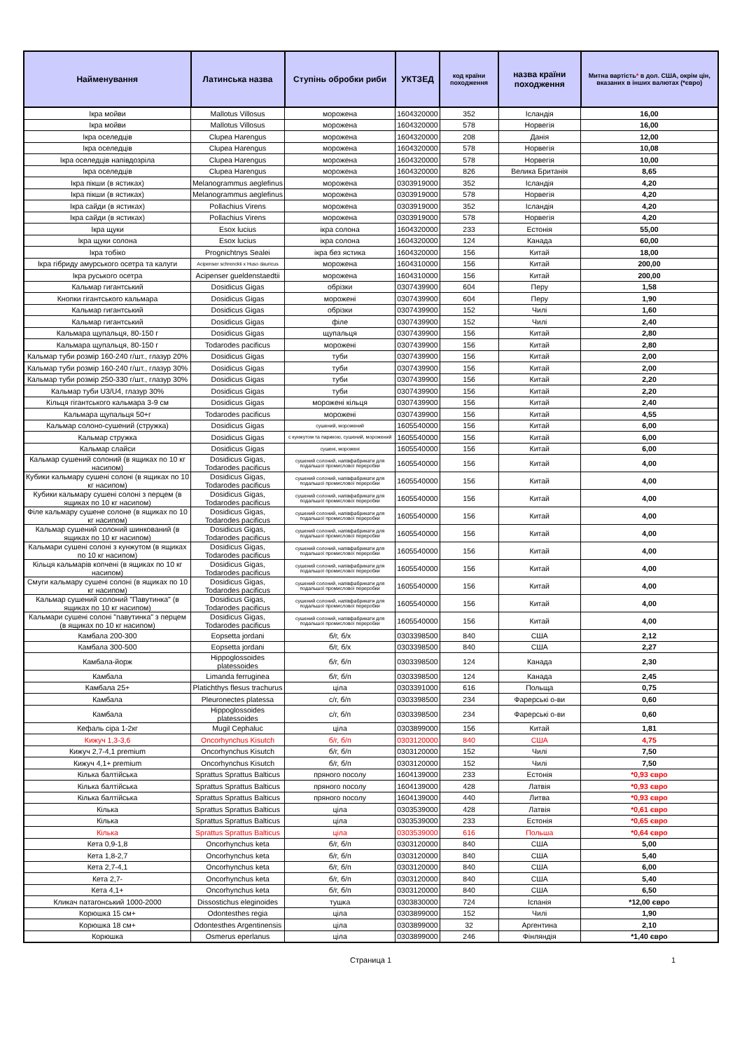| Найменування | Латинська назва | Ступінь обробки риби | УКТЗЕД | код країни походження | назва країни походження | Митна вартість * в дол. США, окрім цін, вказаних в інших валютах (*євро) |
| --- | --- | --- | --- | --- | --- | --- |
| Ікра мойви | Mallotus Villosus | морожена | 1604320000 | 352 | Ісландія | 16,00 |
| Ікра мойви | Mallotus Villosus | морожена | 1604320000 | 578 | Норвегія | 16,00 |
| Ікра оселедців | Clupea Harengus | морожена | 1604320000 | 208 | Данія | 12,00 |
| Ікра оселедців | Clupea Harengus | морожена | 1604320000 | 578 | Норвегія | 10,08 |
| Ікра оселедців напівдозріла | Clupea Harengus | морожена | 1604320000 | 578 | Норвегія | 10,00 |
| Ікра оселедців | Clupea Harengus | морожена | 1604320000 | 826 | Велика Британія | 8,65 |
| Ікра пікши (в ястиках) | Melanogrammus aeglefinus | морожена | 0303919000 | 352 | Ісландія | 4,20 |
| Ікра пікши (в ястиках) | Melanogrammus aeglefinus | морожена | 0303919000 | 578 | Норвегія | 4,20 |
| Ікра сайди (в ястиках) | Pollachius Virens | морожена | 0303919000 | 352 | Ісландія | 4,20 |
| Ікра сайди (в ястиках) | Pollachius Virens | морожена | 0303919000 | 578 | Норвегія | 4,20 |
| Ікра щуки | Esox lucius | ікра солона | 1604320000 | 233 | Естонія | 55,00 |
| Ікра щуки солона | Esox lucius | ікра солона | 1604320000 | 124 | Канада | 60,00 |
| Ікра тобіко | Prognichtnys Sealei | ікра без ястика | 1604320000 | 156 | Китай | 18,00 |
| Ікра гібриду амурського осетра та калуги | Acipenser schrenckii x Huso dauricus | морожена | 1604310000 | 156 | Китай | 200,00 |
| Ікра руського осетра | Acipenser gueldenstaedtii | морожена | 1604310000 | 156 | Китай | 200,00 |
| Кальмар гигантський | Dosidicus Gigas | обрізки | 0307439900 | 604 | Перу | 1,58 |
| Кнопки гігантського кальмара | Dosidicus Gigas | морожені | 0307439900 | 604 | Перу | 1,90 |
| Кальмар гигантський | Dosidicus Gigas | обрізки | 0307439900 | 152 | Чилі | 1,60 |
| Кальмар гигантський | Dosidicus Gigas | філе | 0307439900 | 152 | Чилі | 2,40 |
| Кальмара щупальця, 80-150 г | Dosidicus Gigas | щупальця | 0307439900 | 156 | Китай | 2,80 |
| Кальмара щупальця, 80-150 г | Todarodes pacificus | морожені | 0307439900 | 156 | Китай | 2,80 |
| Кальмар туби розмір 160-240 г/шт., глазур 20% | Dosidicus Gigas | туби | 0307439900 | 156 | Китай | 2,00 |
| Кальмар туби розмір 160-240 г/шт., глазур 30% | Dosidicus Gigas | туби | 0307439900 | 156 | Китай | 2,00 |
| Кальмар туби розмір 250-330 г/шт., глазур 30% | Dosidicus Gigas | туби | 0307439900 | 156 | Китай | 2,20 |
| Кальмар туби U3/U4, глазур 30% | Dosidicus Gigas | туби | 0307439900 | 156 | Китай | 2,20 |
| Кільця гігантського кальмара 3-9 см | Dosidicus Gigas | морожені кільця | 0307439900 | 156 | Китай | 2,40 |
| Кальмара щупальця 50+г | Todarodes pacificus | морожені | 0307439900 | 156 | Китай | 4,55 |
| Кальмар солоно-сушений (стружка) | Dosidicus Gigas | сушений, морожений | 1605540000 | 156 | Китай | 6,00 |
| Кальмар стружка | Dosidicus Gigas | с кунжутом та парикою, сушений, морожений | 1605540000 | 156 | Китай | 6,00 |
| Кальмар слайси | Dosidicus Gigas | сушені, морожені | 1605540000 | 156 | Китай | 6,00 |
| Кальмар сушений солоний (в ящиках по 10 кг насипом) | Dosidicus Gigas, Todarodes pacificus | сушений солоний, напівфабрикати для подальшої промислової переробки | 1605540000 | 156 | Китай | 4,00 |
| Кубики кальмару сушені солоні (в ящиках по 10 кг насипом) | Dosidicus Gigas, Todarodes pacificus | сушений солоний, напівфабрикати для подальшої промислової переробки | 1605540000 | 156 | Китай | 4,00 |
| Кубики кальмару сушені солоні з перцем (в ящиках по 10 кг насипом) | Dosidicus Gigas, Todarodes pacificus | сушений солоний, напівфабрикати для подальшої промислової переробки | 1605540000 | 156 | Китай | 4,00 |
| Філе кальмару сушене солоне (в ящиках по 10 кг насипом) | Dosidicus Gigas, Todarodes pacificus | сушений солоний, напівфабрикати для подальшої промислової переробки | 1605540000 | 156 | Китай | 4,00 |
| Кальмар сушений солоний шинкований (в ящиках по 10 кг насипом) | Dosidicus Gigas, Todarodes pacificus | сушений солоний, напівфабрикати для подальшої промислової переробки | 1605540000 | 156 | Китай | 4,00 |
| Кальмари сушені солоні з кунжутом (в ящиках по 10 кг насипом) | Dosidicus Gigas, Todarodes pacificus | сушений солоний, напівфабрикати для подальшої промислової переробки | 1605540000 | 156 | Китай | 4,00 |
| Кільця кальмарів копчені (в ящиках по 10 кг насипом) | Dosidicus Gigas, Todarodes pacificus | сушений солоний, напівфабрикати для подальшої промислової переробки | 1605540000 | 156 | Китай | 4,00 |
| Смуги кальмару сушені солоні (в ящиках по 10 кг насипом) | Dosidicus Gigas, Todarodes pacificus | сушений солоний, напівфабрикати для подальшої промислової переробки | 1605540000 | 156 | Китай | 4,00 |
| Кальмар сушений солоний "Павутинка" (в ящиках по 10 кг насипом) | Dosidicus Gigas, Todarodes pacificus | сушений солоний, напівфабрикати для подальшої промислової переробки | 1605540000 | 156 | Китай | 4,00 |
| Кальмари сушені солоні "павутинка" з перцем (в ящиках по 10 кг насипом) | Dosidicus Gigas, Todarodes pacificus | сушений солоний, напівфабрикати для подальшої промислової переробки | 1605540000 | 156 | Китай | 4,00 |
| Камбала 200-300 | Eopsetta jordani | б/г, б/х | 0303398500 | 840 | США | 2,12 |
| Камбала 300-500 | Eopsetta jordani | б/г, б/х | 0303398500 | 840 | США | 2,27 |
| Камбала-йорж | Hippoglossoides platessoides | б/г, б/п | 0303398500 | 124 | Канада | 2,30 |
| Камбала | Limanda ferruginea | б/г, б/п | 0303398500 | 124 | Канада | 2,45 |
| Камбала 25+ | Platichthys flesus trachurus | ціла | 0303391000 | 616 | Польща | 0,75 |
| Камбала | Pleuronectes platessa | с/г, б/п | 0303398500 | 234 | Фарерські о-ви | 0,60 |
| Камбала | Hippoglossoides platessoides | с/г, б/п | 0303398500 | 234 | Фарерські о-ви | 0,60 |
| Кефаль сіра 1-2кг | Mugil Cephaluc | ціла | 0303899000 | 156 | Китай | 1,81 |
| Кижуч 1,3-3,6 | Oncorhynchus Kisutch | б/г, б/п | 0303120000 | 840 | США | 4,75 |
| Кижуч 2,7-4,1 premium | Oncorhynchus Kisutch | б/г, б/п | 0303120000 | 152 | Чилі | 7,50 |
| Кижуч 4,1+ premium | Oncorhynchus Kisutch | б/г, б/п | 0303120000 | 152 | Чилі | 7,50 |
| Кілька балтійська | Sprattus Sprattus Balticus | пряного посолу | 1604139000 | 233 | Естонія | *0,93 євро |
| Кілька балтійська | Sprattus Sprattus Balticus | пряного посолу | 1604139000 | 428 | Латвія | *0,93 євро |
| Кілька балтійська | Sprattus Sprattus Balticus | пряного посолу | 1604139000 | 440 | Литва | *0,93 євро |
| Кілька | Sprattus Sprattus Balticus | ціла | 0303539000 | 428 | Латвія | *0,61 євро |
| Кілька | Sprattus Sprattus Balticus | ціла | 0303539000 | 233 | Естонія | *0,65 євро |
| Кілька | Sprattus Sprattus Balticus | ціла | 0303539000 | 616 | Польша | *0,64 євро |
| Кета 0,9-1,8 | Oncorhynchus keta | б/г, б/п | 0303120000 | 840 | США | 5,00 |
| Кета 1,8-2,7 | Oncorhynchus keta | б/г, б/п | 0303120000 | 840 | США | 5,40 |
| Кета 2,7-4,1 | Oncorhynchus keta | б/г, б/п | 0303120000 | 840 | США | 6,00 |
| Кета 2,7- | Oncorhynchus keta | б/г, б/п | 0303120000 | 840 | США | 5,40 |
| Кета 4,1+ | Oncorhynchus keta | б/г, б/п | 0303120000 | 840 | США | 6,50 |
| Кликач патагонський 1000-2000 | Dissostichus eleginoides | тушка | 0303830000 | 724 | Іспанія | *12,00 євро |
| Корюшка 15 см+ | Odontesthes regia | ціла | 0303899000 | 152 | Чилі | 1,90 |
| Корюшка 18 см+ | Odontesthes Argentinensis | ціла | 0303899000 | 32 | Аргентина | 2,10 |
| Корюшка | Osmerus eperlanus | ціла | 0303899000 | 246 | Фінляндія | *1,40 євро |
Страница 1 1